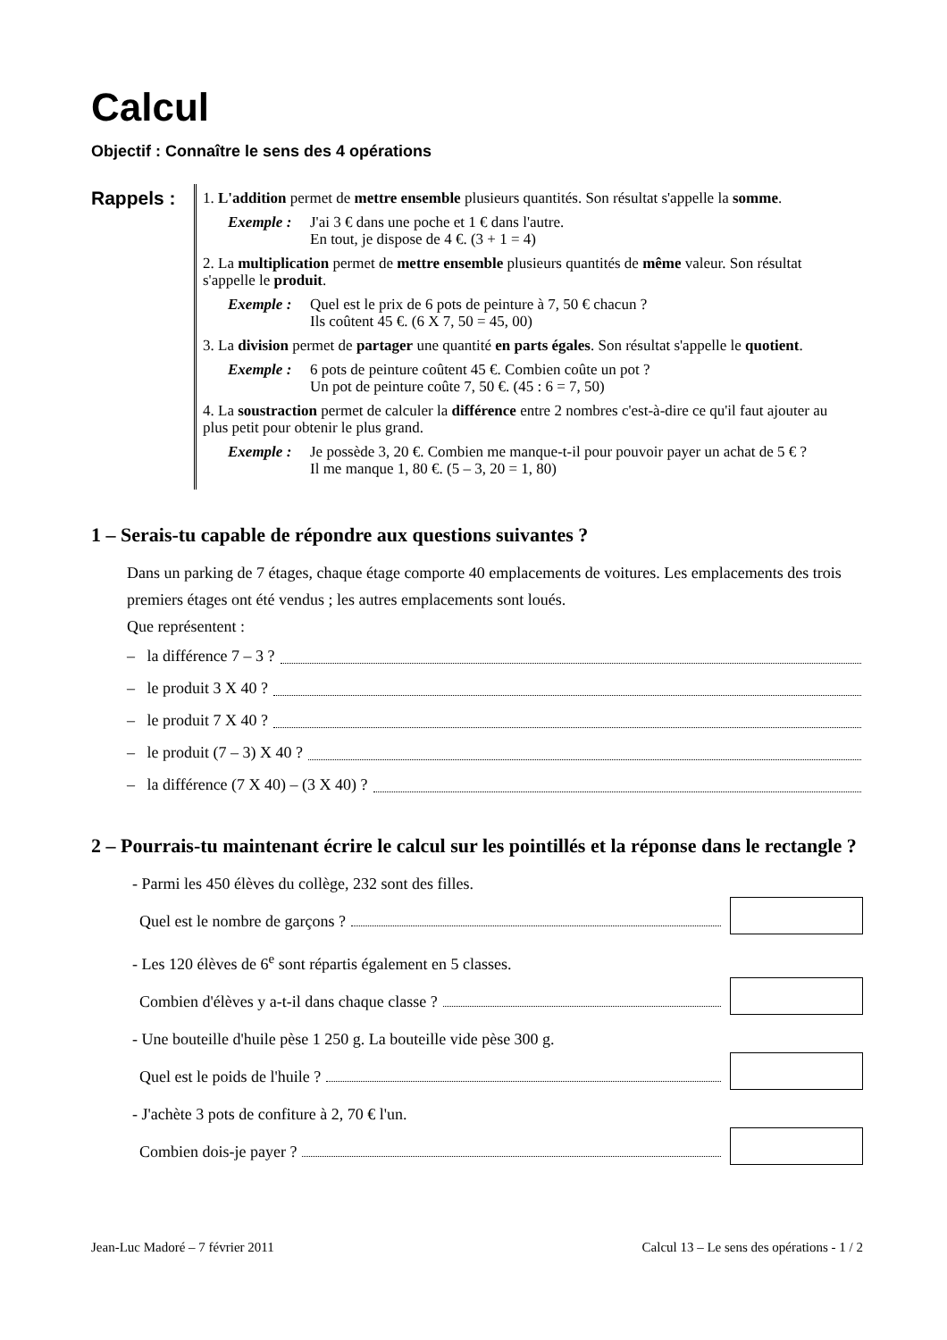Calcul
Objectif : Connaître le sens des 4 opérations
Rappels :
1. L'addition permet de mettre ensemble plusieurs quantités. Son résultat s'appelle la somme.
Exemple : J'ai 3 € dans une poche et 1 € dans l'autre.
En tout, je dispose de 4 €. (3 + 1 = 4)
2. La multiplication permet de mettre ensemble plusieurs quantités de même valeur. Son résultat s'appelle le produit.
Exemple : Quel est le prix de 6 pots de peinture à 7, 50 € chacun ?
Ils coûtent 45 €. (6 X 7, 50 = 45, 00)
3. La division permet de partager une quantité en parts égales. Son résultat s'appelle le quotient.
Exemple : 6 pots de peinture coûtent 45 €. Combien coûte un pot ?
Un pot de peinture coûte 7, 50 €. (45 : 6 = 7, 50)
4. La soustraction permet de calculer la différence entre 2 nombres c'est-à-dire ce qu'il faut ajouter au plus petit pour obtenir le plus grand.
Exemple : Je possède 3, 20 €. Combien me manque-t-il pour pouvoir payer un achat de 5 € ?
Il me manque 1, 80 €. (5 – 3, 20 = 1, 80)
1 – Serais-tu capable de répondre aux questions suivantes ?
Dans un parking de 7 étages, chaque étage comporte 40 emplacements de voitures. Les emplacements des trois premiers étages ont été vendus ; les autres emplacements sont loués.
Que représentent :
– la différence 7 – 3 ?
– le produit 3 X 40 ?
– le produit 7 X 40 ?
– le produit (7 – 3) X 40 ?
– la différence (7 X 40) – (3 X 40) ?
2 – Pourrais-tu maintenant écrire le calcul sur les pointillés et la réponse dans le rectangle ?
- Parmi les 450 élèves du collège, 232 sont des filles.
Quel est le nombre de garçons ?
- Les 120 élèves de 6<sup>e</sup> sont répartis également en 5 classes.
Combien d'élèves y a-t-il dans chaque classe ?
- Une bouteille d'huile pèse 1 250 g. La bouteille vide pèse 300 g.
Quel est le poids de l'huile ?
- J'achète 3 pots de confiture à 2, 70 € l'un.
Combien dois-je payer ?
Jean-Luc Madoré – 7 février 2011 Calcul 13 – Le sens des opérations - 1 / 2